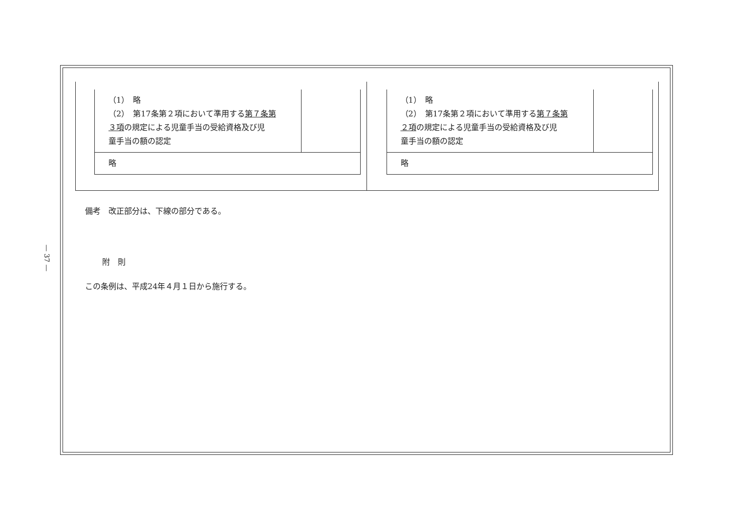— 37 —
| （1） 略 （2） 第17条第２項において準用する 第７条第 ３項 の規定による児童手当の受給資格及び児 童手当の額の認定 | |
| 略 | |
| （1） 略 （2） 第17条第２項において準用する 第７条第 ２項 の規定による児童手当の受給資格及び児 童手当の額の認定 | |
| 略 | |
備考　改正部分は、下線の部分である。
附　則
この条例は、平成24年４月１日から施行する。